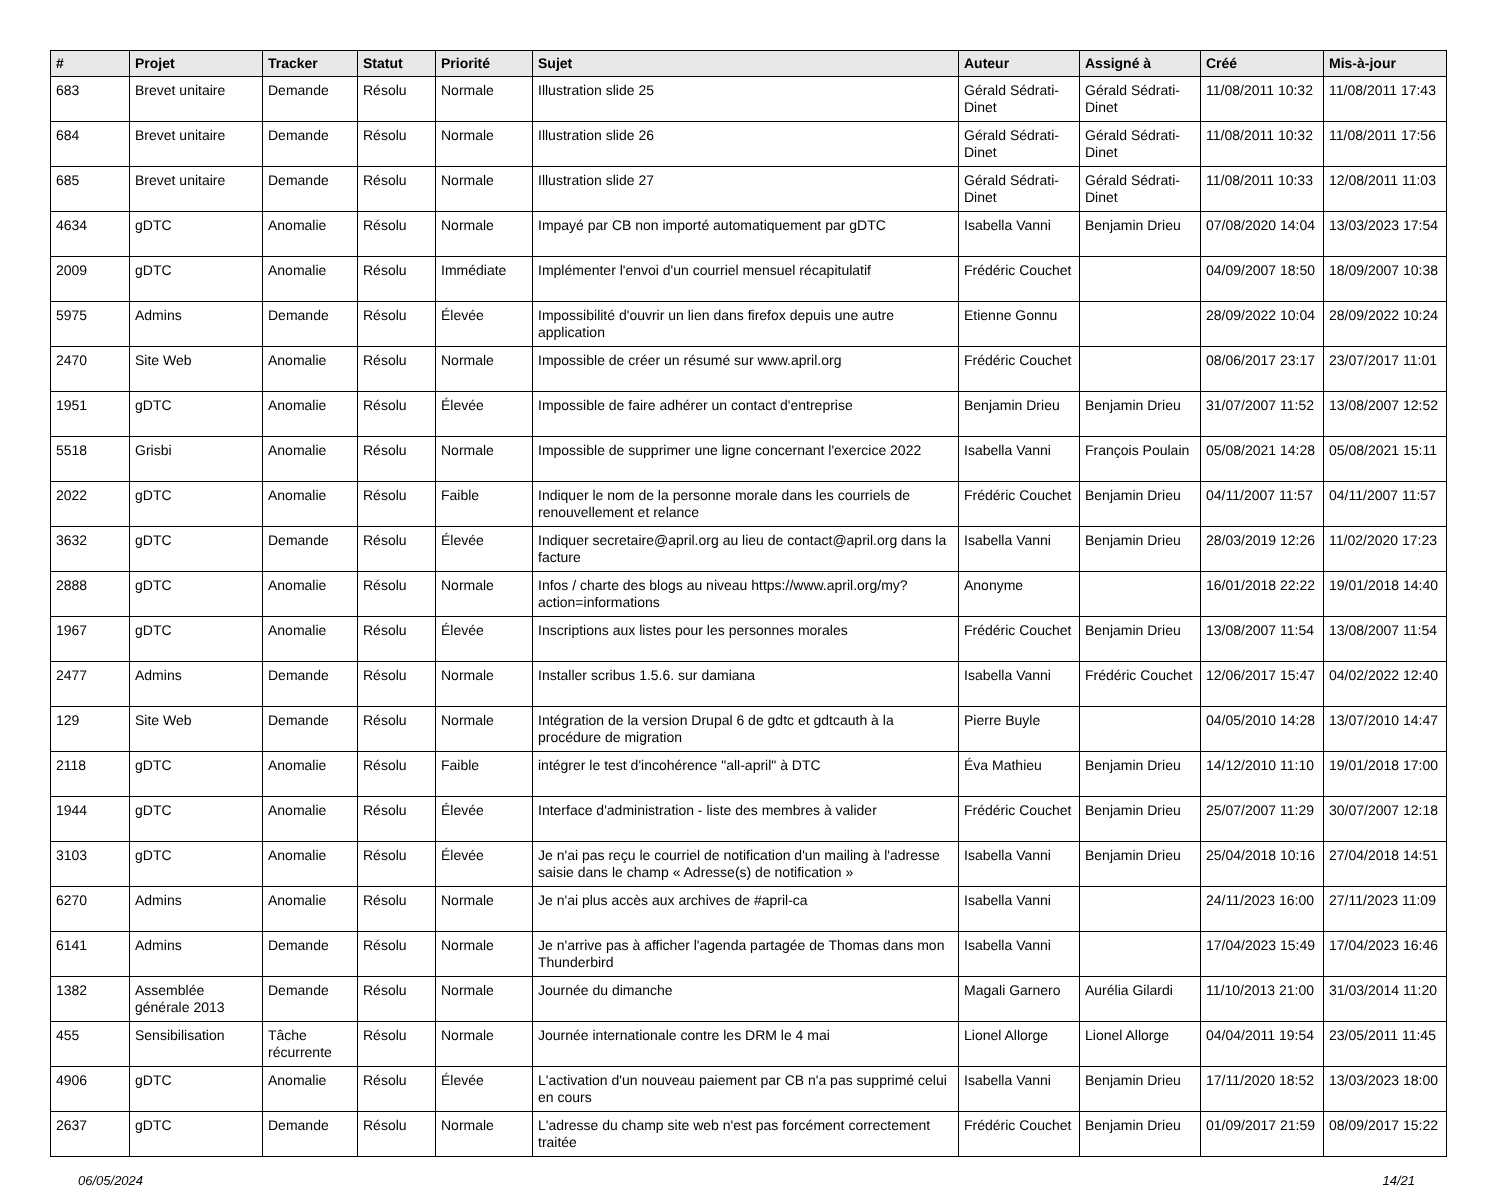| # | Projet | Tracker | Statut | Priorité | Sujet | Auteur | Assigné à | Créé | Mis-à-jour |
| --- | --- | --- | --- | --- | --- | --- | --- | --- | --- |
| 683 | Brevet unitaire | Demande | Résolu | Normale | Illustration slide 25 | Gérald Sédrati-Dinet | Gérald Sédrati-Dinet | 11/08/2011 10:32 | 11/08/2011 17:43 |
| 684 | Brevet unitaire | Demande | Résolu | Normale | Illustration slide 26 | Gérald Sédrati-Dinet | Gérald Sédrati-Dinet | 11/08/2011 10:32 | 11/08/2011 17:56 |
| 685 | Brevet unitaire | Demande | Résolu | Normale | Illustration slide 27 | Gérald Sédrati-Dinet | Gérald Sédrati-Dinet | 11/08/2011 10:33 | 12/08/2011 11:03 |
| 4634 | gDTC | Anomalie | Résolu | Normale | Impayé par CB non importé automatiquement par gDTC | Isabella Vanni | Benjamin Drieu | 07/08/2020 14:04 | 13/03/2023 17:54 |
| 2009 | gDTC | Anomalie | Résolu | Immédiate | Implémenter l'envoi d'un courriel mensuel récapitulatif | Frédéric Couchet | | 04/09/2007 18:50 | 18/09/2007 10:38 |
| 5975 | Admins | Demande | Résolu | Élevée | Impossibilité d'ouvrir un lien dans firefox depuis une autre application | Etienne Gonnu | | 28/09/2022 10:04 | 28/09/2022 10:24 |
| 2470 | Site Web | Anomalie | Résolu | Normale | Impossible de créer un résumé sur www.april.org | Frédéric Couchet | | 08/06/2017 23:17 | 23/07/2017 11:01 |
| 1951 | gDTC | Anomalie | Résolu | Élevée | Impossible de faire adhérer un contact d'entreprise | Benjamin Drieu | Benjamin Drieu | 31/07/2007 11:52 | 13/08/2007 12:52 |
| 5518 | Grisbi | Anomalie | Résolu | Normale | Impossible de supprimer une ligne concernant l'exercice 2022 | Isabella Vanni | François Poulain | 05/08/2021 14:28 | 05/08/2021 15:11 |
| 2022 | gDTC | Anomalie | Résolu | Faible | Indiquer le nom de la personne morale dans les courriels de renouvellement et relance | Frédéric Couchet | Benjamin Drieu | 04/11/2007 11:57 | 04/11/2007 11:57 |
| 3632 | gDTC | Demande | Résolu | Élevée | Indiquer secretaire@april.org au lieu de contact@april.org dans la facture | Isabella Vanni | Benjamin Drieu | 28/03/2019 12:26 | 11/02/2020 17:23 |
| 2888 | gDTC | Anomalie | Résolu | Normale | Infos / charte des blogs au niveau https://www.april.org/my?action=informations | Anonyme | | 16/01/2018 22:22 | 19/01/2018 14:40 |
| 1967 | gDTC | Anomalie | Résolu | Élevée | Inscriptions aux listes pour les personnes morales | Frédéric Couchet | Benjamin Drieu | 13/08/2007 11:54 | 13/08/2007 11:54 |
| 2477 | Admins | Demande | Résolu | Normale | Installer scribus 1.5.6. sur damiana | Isabella Vanni | Frédéric Couchet | 12/06/2017 15:47 | 04/02/2022 12:40 |
| 129 | Site Web | Demande | Résolu | Normale | Intégration de la version Drupal 6 de gdtc et gdtcauth à la procédure de migration | Pierre Buyle | | 04/05/2010 14:28 | 13/07/2010 14:47 |
| 2118 | gDTC | Anomalie | Résolu | Faible | intégrer le test d'incohérence "all-april" à DTC | Éva Mathieu | Benjamin Drieu | 14/12/2010 11:10 | 19/01/2018 17:00 |
| 1944 | gDTC | Anomalie | Résolu | Élevée | Interface d'administration - liste des membres à valider | Frédéric Couchet | Benjamin Drieu | 25/07/2007 11:29 | 30/07/2007 12:18 |
| 3103 | gDTC | Anomalie | Résolu | Élevée | Je n'ai pas reçu le courriel de notification d'un mailing à l'adresse saisie dans le champ « Adresse(s) de notification » | Isabella Vanni | Benjamin Drieu | 25/04/2018 10:16 | 27/04/2018 14:51 |
| 6270 | Admins | Anomalie | Résolu | Normale | Je n'ai plus accès aux archives de #april-ca | Isabella Vanni | | 24/11/2023 16:00 | 27/11/2023 11:09 |
| 6141 | Admins | Demande | Résolu | Normale | Je n'arrive pas à afficher l'agenda partagée de Thomas dans mon Thunderbird | Isabella Vanni | | 17/04/2023 15:49 | 17/04/2023 16:46 |
| 1382 | Assemblée générale 2013 | Demande | Résolu | Normale | Journée du dimanche | Magali Garnero | Aurélia Gilardi | 11/10/2013 21:00 | 31/03/2014 11:20 |
| 455 | Sensibilisation | Tâche récurrente | Résolu | Normale | Journée internationale contre les DRM le 4 mai | Lionel Allorge | Lionel Allorge | 04/04/2011 19:54 | 23/05/2011 11:45 |
| 4906 | gDTC | Anomalie | Résolu | Élevée | L'activation d'un nouveau paiement par CB n'a pas supprimé celui en cours | Isabella Vanni | Benjamin Drieu | 17/11/2020 18:52 | 13/03/2023 18:00 |
| 2637 | gDTC | Demande | Résolu | Normale | L'adresse du champ site web n'est pas forcément correctement traitée | Frédéric Couchet | Benjamin Drieu | 01/09/2017 21:59 | 08/09/2017 15:22 |
06/05/2024 14/21